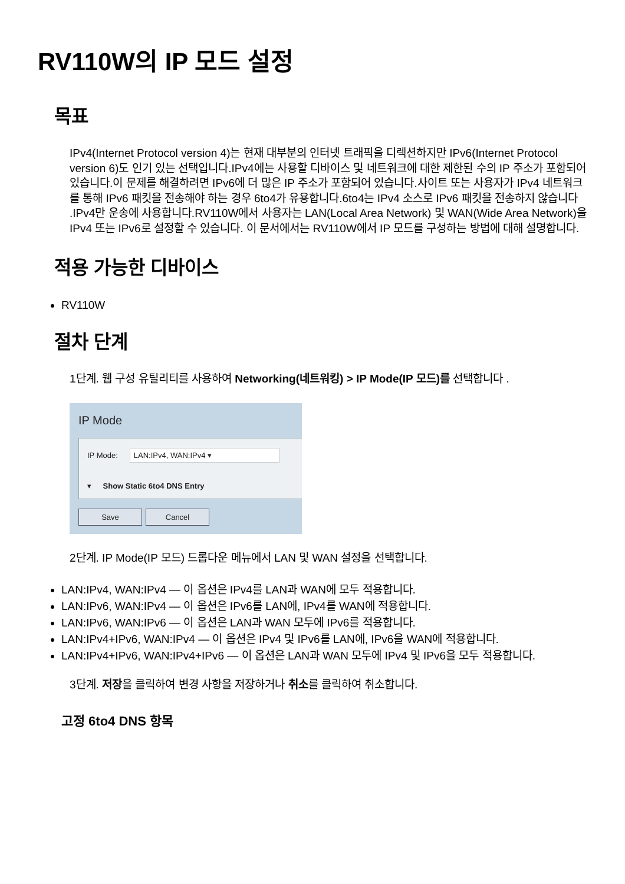RV110W의 IP 모드 설정
목표
IPv4(Internet Protocol version 4)는 현재 대부분의 인터넷 트래픽을 디렉션하지만 IPv6(Internet Protocol version 6)도 인기 있는 선택입니다.IPv4에는 사용할 디바이스 및 네트워크에 대한 제한된 수의 IP 주소가 포함되어 있습니다.이 문제를 해결하려면 IPv6에 더 많은 IP 주소가 포함되어 있습니다.사이트 또는 사용자가 IPv4 네트워크를 통해 IPv6 패킷을 전송해야 하는 경우 6to4가 유용합니다.6to4는 IPv4 소스로 IPv6 패킷을 전송하지 않습니다 .IPv4만 운송에 사용합니다.RV110W에서 사용자는 LAN(Local Area Network) 및 WAN(Wide Area Network)을 IPv4 또는 IPv6로 설정할 수 있습니다. 이 문서에서는 RV110W에서 IP 모드를 구성하는 방법에 대해 설명합니다.
적용 가능한 디바이스
RV110W
절차 단계
1단계. 웹 구성 유틸리티를 사용하여 Networking(네트워킹) > IP Mode(IP 모드)를 선택합니다 .
IP Mode
IP Mode: LAN:IPv4, WAN:IPv4 ▾
▾ Show Static 6to4 DNS Entry
Save Cancel
2단계. IP Mode(IP 모드) 드롭다운 메뉴에서 LAN 및 WAN 설정을 선택합니다.
LAN:IPv4, WAN:IPv4 — 이 옵션은 IPv4를 LAN과 WAN에 모두 적용합니다.
LAN:IPv6, WAN:IPv4 — 이 옵션은 IPv6를 LAN에, IPv4를 WAN에 적용합니다.
LAN:IPv6, WAN:IPv6 — 이 옵션은 LAN과 WAN 모두에 IPv6를 적용합니다.
LAN:IPv4+IPv6, WAN:IPv4 — 이 옵션은 IPv4 및 IPv6를 LAN에, IPv6을 WAN에 적용합니다.
LAN:IPv4+IPv6, WAN:IPv4+IPv6 — 이 옵션은 LAN과 WAN 모두에 IPv4 및 IPv6을 모두 적용합니다.
3단계. 저장을 클릭하여 변경 사항을 저장하거나 취소를 클릭하여 취소합니다.
고정 6to4 DNS 항목